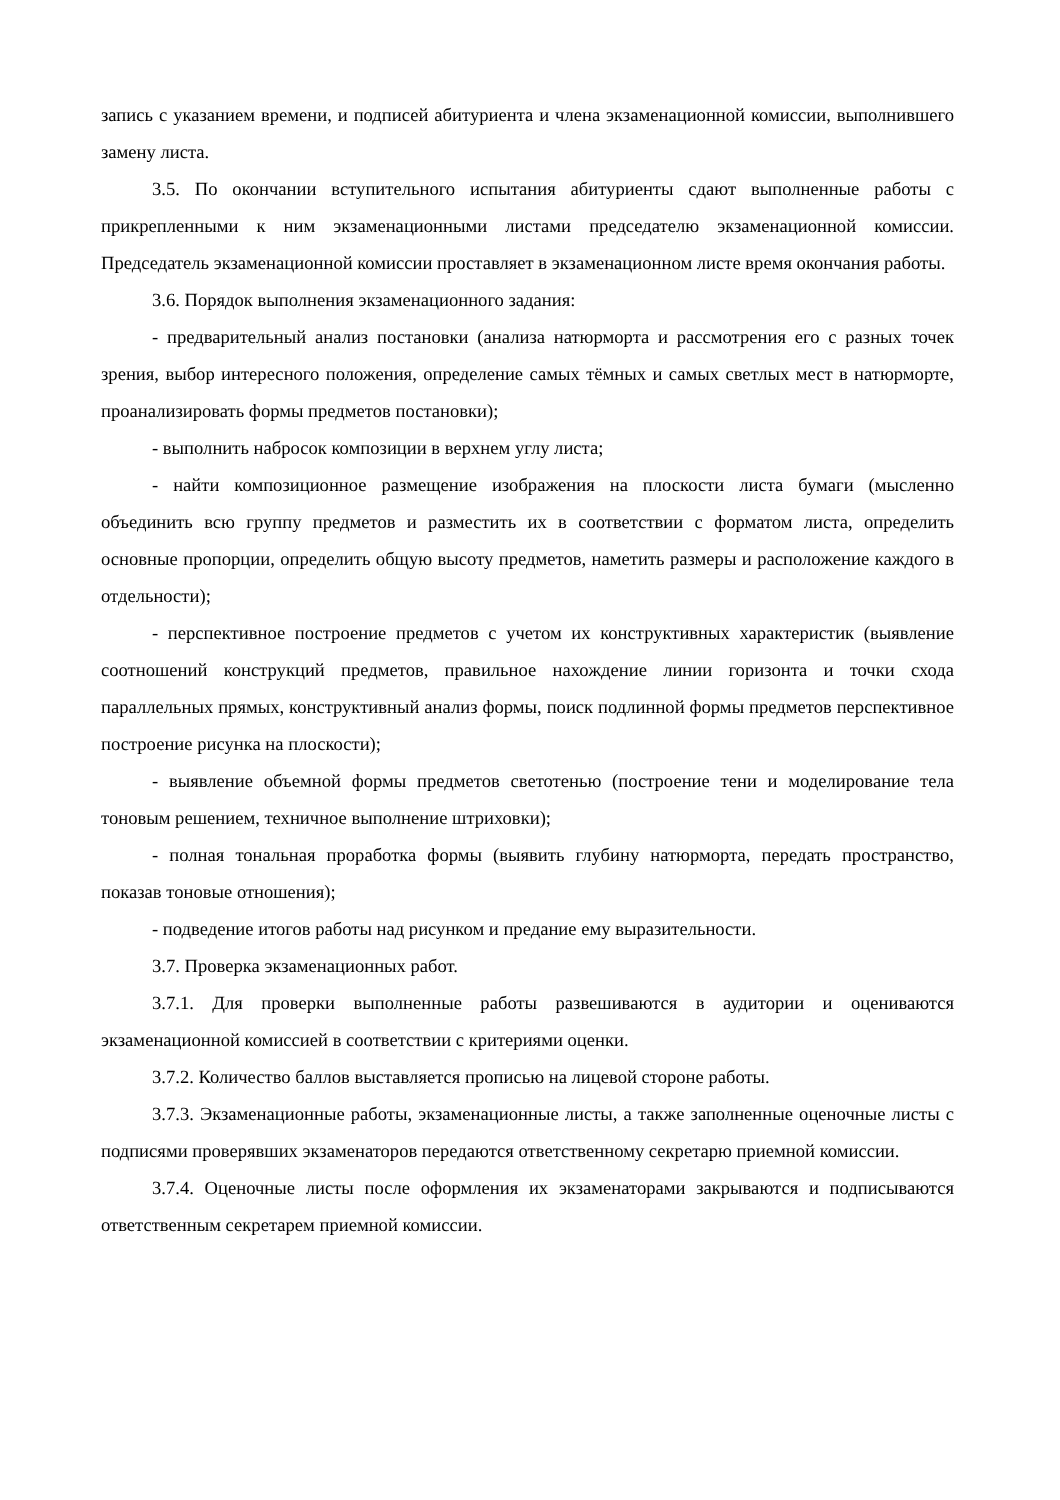запись с указанием времени, и подписей абитуриента и члена экзаменационной комиссии, выполнившего замену листа.
3.5. По окончании вступительного испытания абитуриенты сдают выполненные работы с прикрепленными к ним экзаменационными листами председателю экзаменационной комиссии. Председатель экзаменационной комиссии проставляет в экзаменационном листе время окончания работы.
3.6. Порядок выполнения экзаменационного задания:
- предварительный анализ постановки (анализа натюрморта и рассмотрения его с разных точек зрения, выбор интересного положения, определение самых тёмных и самых светлых мест в натюрморте, проанализировать формы предметов постановки);
- выполнить набросок композиции в верхнем углу листа;
- найти композиционное размещение изображения на плоскости листа бумаги (мысленно объединить всю группу предметов и разместить их в соответствии с форматом листа, определить основные пропорции, определить общую высоту предметов, наметить размеры и расположение каждого в отдельности);
- перспективное построение предметов с учетом их конструктивных характеристик (выявление соотношений конструкций предметов, правильное нахождение линии горизонта и точки схода параллельных прямых, конструктивный анализ формы, поиск подлинной формы предметов перспективное построение рисунка на плоскости);
- выявление объемной формы предметов светотенью (построение тени и моделирование тела тоновым решением, техничное выполнение штриховки);
- полная тональная проработка формы (выявить глубину натюрморта, передать пространство, показав тоновые отношения);
- подведение итогов работы над рисунком и предание ему выразительности.
3.7. Проверка экзаменационных работ.
3.7.1. Для проверки выполненные работы развешиваются в аудитории и оцениваются экзаменационной комиссией в соответствии с критериями оценки.
3.7.2. Количество баллов выставляется прописью на лицевой стороне работы.
3.7.3. Экзаменационные работы, экзаменационные листы, а также заполненные оценочные листы с подписями проверявших экзаменаторов передаются ответственному секретарю приемной комиссии.
3.7.4. Оценочные листы после оформления их экзаменаторами закрываются и подписываются ответственным секретарем приемной комиссии.